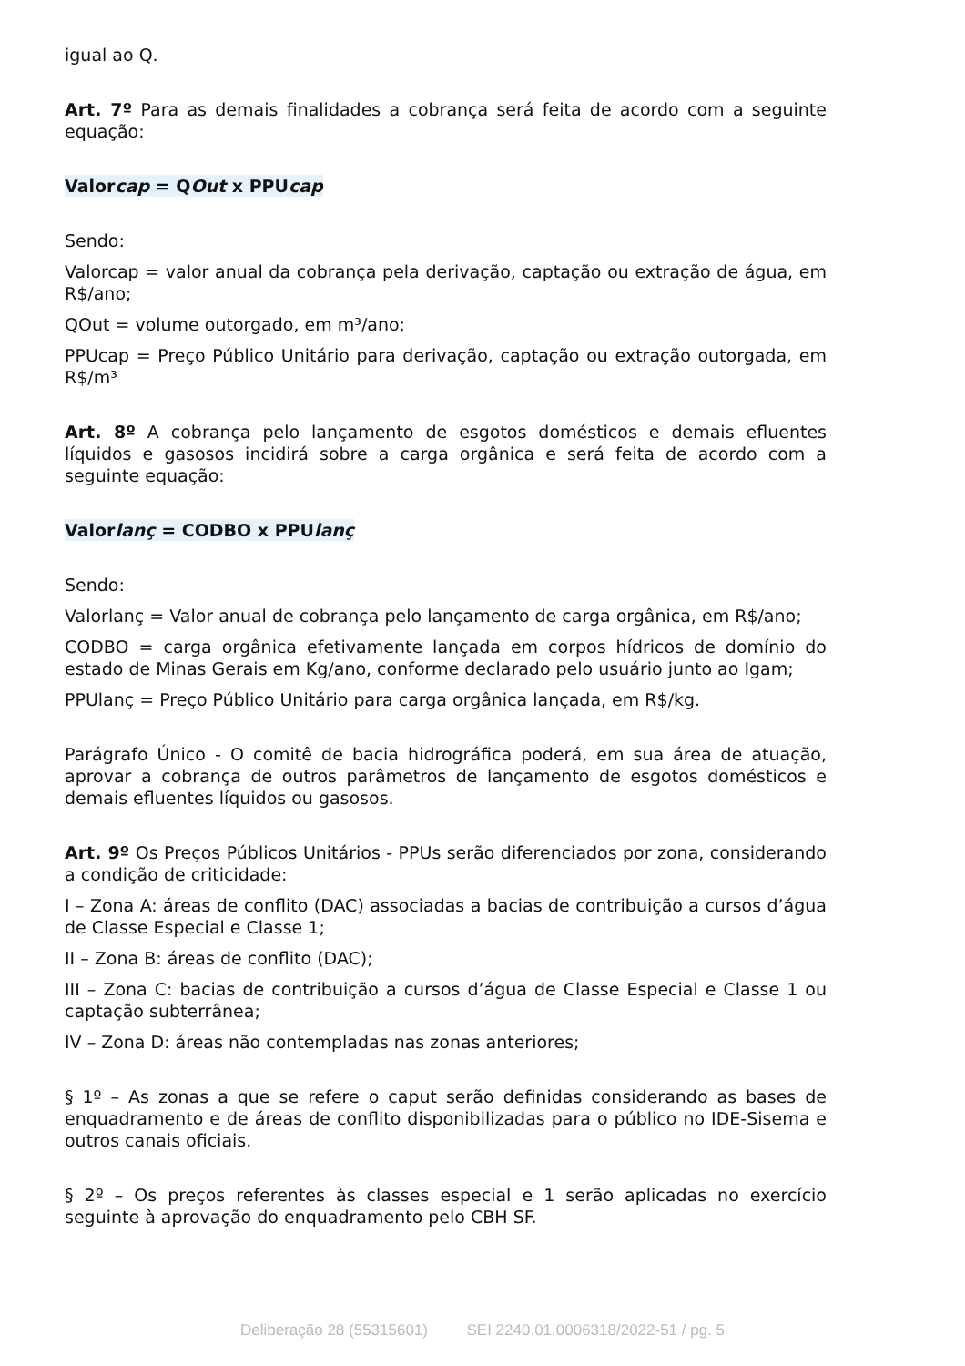igual ao Q.
Art. 7º Para as demais finalidades a cobrança será feita de acordo com a seguinte equação:
Valorcap = QOut x PPUcap
Sendo:
Valorcap = valor anual da cobrança pela derivação, captação ou extração de água, em R$/ano;
QOut = volume outorgado, em m³/ano;
PPUcap = Preço Público Unitário para derivação, captação ou extração outorgada, em R$/m³
Art. 8º A cobrança pelo lançamento de esgotos domésticos e demais efluentes líquidos e gasosos incidirá sobre a carga orgânica e será feita de acordo com a seguinte equação:
Valorlanç = CODBO x PPUlanç
Sendo:
Valorlanç = Valor anual de cobrança pelo lançamento de carga orgânica, em R$/ano;
CODBO = carga orgânica efetivamente lançada em corpos hídricos de domínio do estado de Minas Gerais em Kg/ano, conforme declarado pelo usuário junto ao Igam;
PPUlanç = Preço Público Unitário para carga orgânica lançada, em R$/kg.
Parágrafo Único - O comitê de bacia hidrográfica poderá, em sua área de atuação, aprovar a cobrança de outros parâmetros de lançamento de esgotos domésticos e demais efluentes líquidos ou gasosos.
Art. 9º Os Preços Públicos Unitários - PPUs serão diferenciados por zona, considerando a condição de criticidade:
I – Zona A: áreas de conflito (DAC) associadas a bacias de contribuição a cursos d’água de Classe Especial e Classe 1;
II – Zona B: áreas de conflito (DAC);
III – Zona C: bacias de contribuição a cursos d’água de Classe Especial e Classe 1 ou captação subterrânea;
IV – Zona D: áreas não contempladas nas zonas anteriores;
§ 1º – As zonas a que se refere o caput serão definidas considerando as bases de enquadramento e de áreas de conflito disponibilizadas para o público no IDE-Sisema e outros canais oficiais.
§ 2º – Os preços referentes às classes especial e 1 serão aplicadas no exercício seguinte à aprovação do enquadramento pelo CBH SF.
Deliberação 28 (55315601) SEI 2240.01.0006318/2022-51 / pg. 5